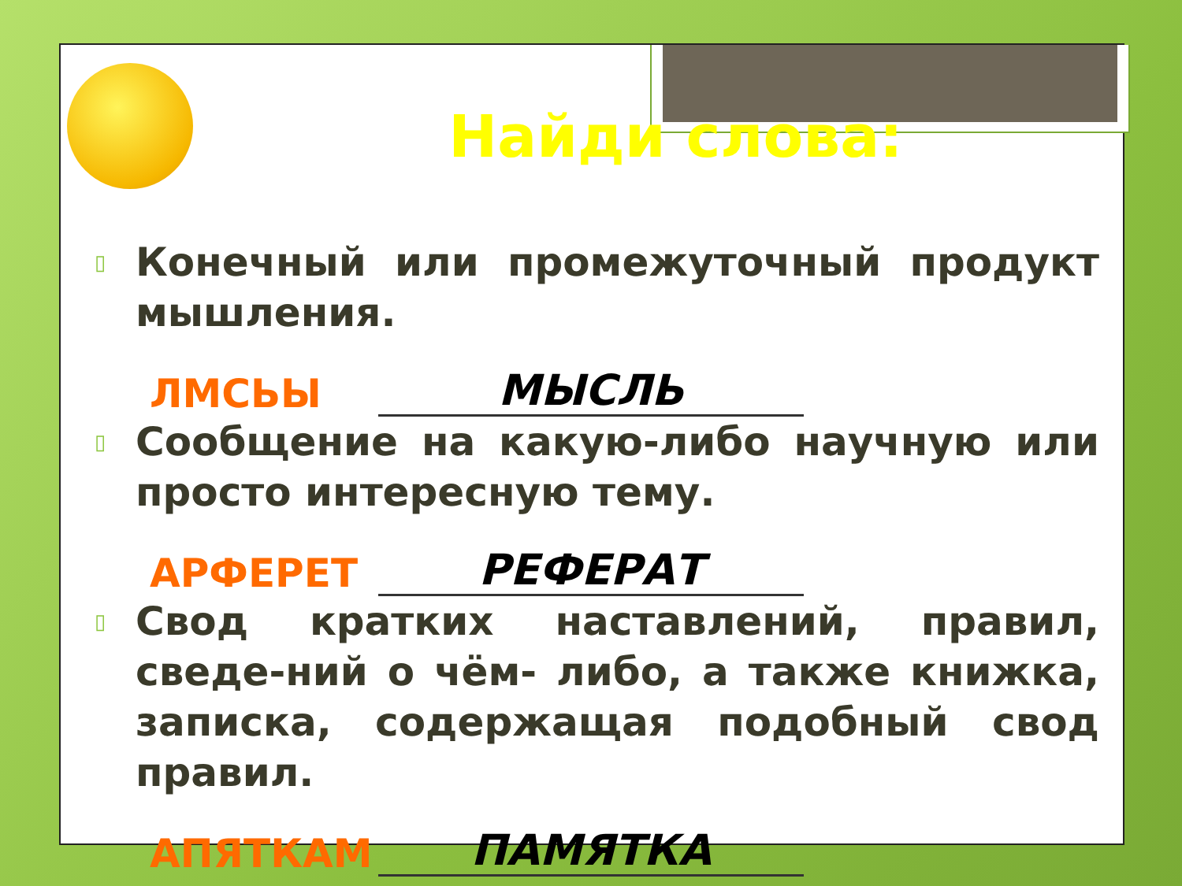Найди слова:
▯ Конечный или промежуточный продукт мышления.
ЛМСЬЫ МЫСЛЬ
▯ Сообщение на какую-либо научную или просто интересную тему.
АРФЕРЕТ РЕФЕРАТ
▯ Свод кратких наставлений, правил, сведе-ний о чём- либо, а также книжка, записка, содержащая подобный свод правил.
АПЯТКАМ ПАМЯТКА